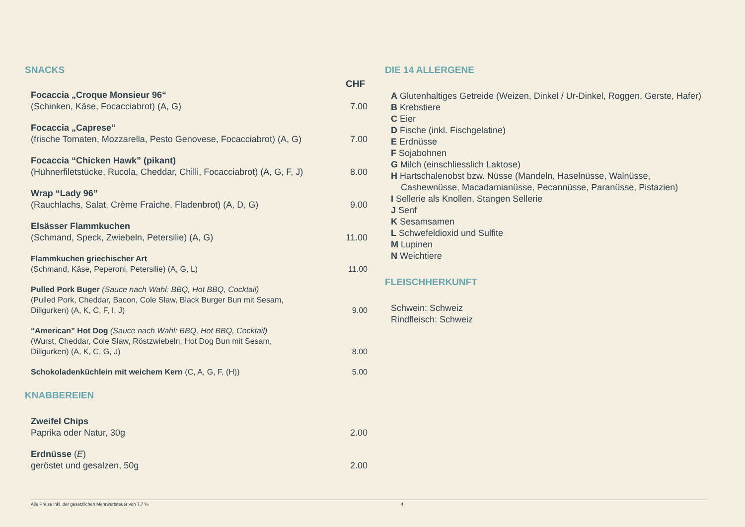SNACKS
CHF
Focaccia „Croque Monsieur 96“
(Schinken, Käse, Focacciabrot) (A, G)
7.00
Focaccia „Caprese“
(frische Tomaten, Mozzarella, Pesto Genovese, Focacciabrot) (A, G)
7.00
Focaccia “Chicken Hawk” (pikant)
(Hühnerfiletstücke, Rucola, Cheddar, Chilli, Focacciabrot) (A, G, F, J)
8.00
Wrap “Lady 96”
(Rauchlachs, Salat, Crème Fraiche, Fladenbrot) (A, D, G)
9.00
Elsässer Flammkuchen
(Schmand, Speck, Zwiebeln, Petersilie) (A, G)
11.00
Flammkuchen griechischer Art
(Schmand, Käse, Peperoni, Petersilie) (A, G, L)
11.00
Pulled Pork Buger (Sauce nach Wahl: BBQ, Hot BBQ, Cocktail)
(Pulled Pork, Cheddar, Bacon, Cole Slaw, Black Burger Bun mit Sesam,
Dillgurken) (A, K, C, F, I, J)
9.00
“American” Hot Dog (Sauce nach Wahl: BBQ, Hot BBQ, Cocktail)
(Wurst, Cheddar, Cole Slaw, Röstzwiebeln, Hot Dog Bun mit Sesam,
Dillgurken) (A, K, C, G, J)
8.00
Schokoladenküchlein mit weichem Kern (C, A, G, F, (H))
5.00
KNABBEREIEN
Zweifel Chips
Paprika oder Natur, 30g
2.00
Erdnüsse (E)
geröstet und gesalzen, 50g
2.00
DIE 14 ALLERGENE
A Glutenhaltiges Getreide (Weizen, Dinkel / Ur-Dinkel, Roggen, Gerste, Hafer)
B Krebstiere
C Eier
D Fische (inkl. Fischgelatine)
E Erdnüsse
F Sojabohnen
G Milch (einschliesslich Laktose)
H Hartschalenobst bzw. Nüsse (Mandeln, Haselnüsse, Walnüsse,
Cashewnüsse, Macadamianüsse, Pecannüsse, Paranüsse, Pistazien)
I Sellerie als Knollen, Stangen Sellerie
J Senf
K Sesamsamen
L Schwefeldioxid und Sulfite
M Lupinen
N Weichtiere
FLEISCHHERKUNFT
Schwein: Schweiz
Rindfleisch: Schweiz
Alle Preise inkl. der gesetzlichen Mehrwertsteuer von 7.7 % 4